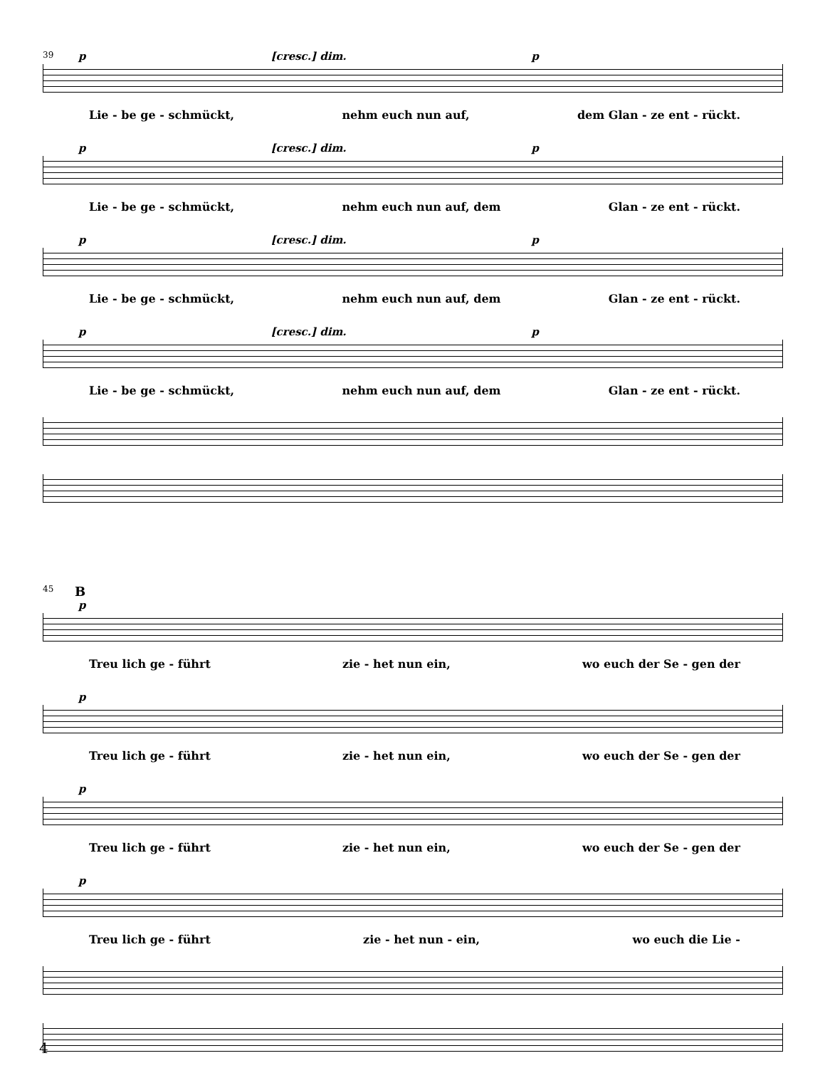39
p [cresc.] dim. p
Lie - be ge - schmückt, nehm euch nun auf, dem Glan - ze ent - rückt.
p [cresc.] dim. p
Lie - be ge - schmückt, nehm euch nun auf, dem Glan - ze ent - rückt.
p [cresc.] dim. p
Lie - be ge - schmückt, nehm euch nun auf, dem Glan - ze ent - rückt.
p [cresc.] dim. p
Lie - be ge - schmückt, nehm euch nun auf, dem Glan - ze ent - rückt.
45
B
p
Treu lich ge - führt zie - het nun ein, wo euch der Se - gen der
p
Treu lich ge - führt zie - het nun ein, wo euch der Se - gen der
p
Treu lich ge - führt zie - het nun ein, wo euch der Se - gen der
p
Treu lich ge - führt zie - het nun - ein, wo euch die Lie -
4